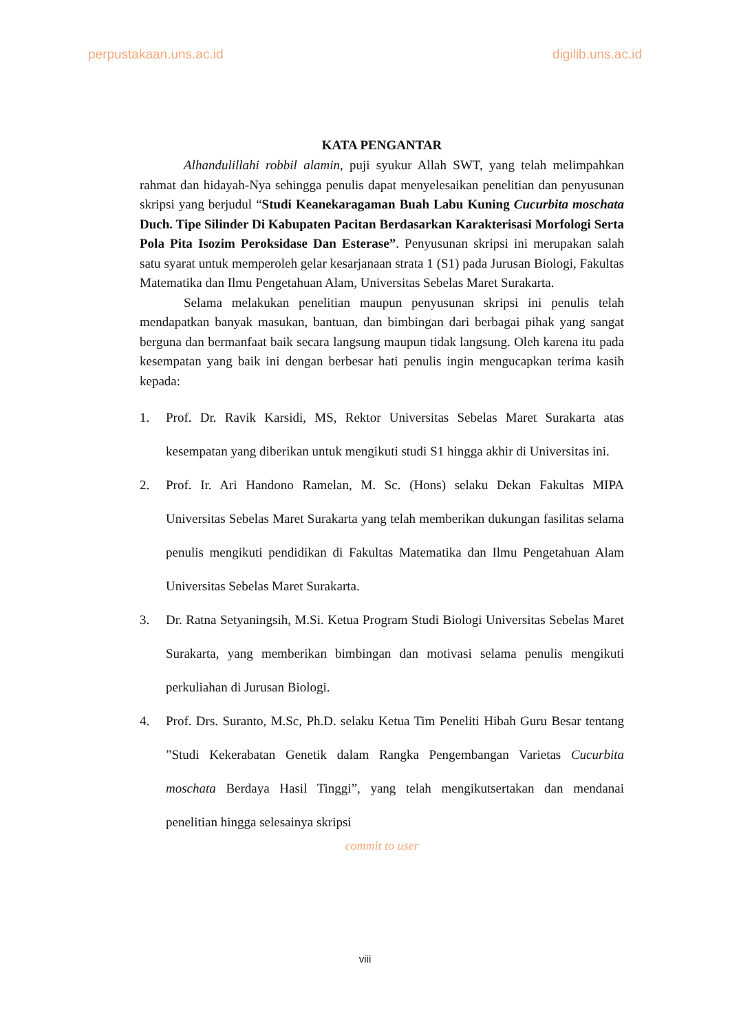perpustakaan.uns.ac.id digilib.uns.ac.id
KATA PENGANTAR
Alhandulillahi robbil alamin, puji syukur Allah SWT, yang telah melimpahkan rahmat dan hidayah-Nya sehingga penulis dapat menyelesaikan penelitian dan penyusunan skripsi yang berjudul “Studi Keanekaragaman Buah Labu Kuning Cucurbita moschata Duch. Tipe Silinder Di Kabupaten Pacitan Berdasarkan Karakterisasi Morfologi Serta Pola Pita Isozim Peroksidase Dan Esterase”. Penyusunan skripsi ini merupakan salah satu syarat untuk memperoleh gelar kesarjanaan strata 1 (S1) pada Jurusan Biologi, Fakultas Matematika dan Ilmu Pengetahuan Alam, Universitas Sebelas Maret Surakarta.
Selama melakukan penelitian maupun penyusunan skripsi ini penulis telah mendapatkan banyak masukan, bantuan, dan bimbingan dari berbagai pihak yang sangat berguna dan bermanfaat baik secara langsung maupun tidak langsung. Oleh karena itu pada kesempatan yang baik ini dengan berbesar hati penulis ingin mengucapkan terima kasih kepada:
1. Prof. Dr. Ravik Karsidi, MS, Rektor Universitas Sebelas Maret Surakarta atas kesempatan yang diberikan untuk mengikuti studi S1 hingga akhir di Universitas ini.
2. Prof. Ir. Ari Handono Ramelan, M. Sc. (Hons) selaku Dekan Fakultas MIPA Universitas Sebelas Maret Surakarta yang telah memberikan dukungan fasilitas selama penulis mengikuti pendidikan di Fakultas Matematika dan Ilmu Pengetahuan Alam Universitas Sebelas Maret Surakarta.
3. Dr. Ratna Setyaningsih, M.Si. Ketua Program Studi Biologi Universitas Sebelas Maret Surakarta, yang memberikan bimbingan dan motivasi selama penulis mengikuti perkuliahan di Jurusan Biologi.
4. Prof. Drs. Suranto, M.Sc, Ph.D. selaku Ketua Tim Peneliti Hibah Guru Besar tentang ”Studi Kekerabatan Genetik dalam Rangka Pengembangan Varietas Cucurbita moschata Berdaya Hasil Tinggi”, yang telah mengikutsertakan dan mendanai penelitian hingga selesainya skripsi
commit to user
viii